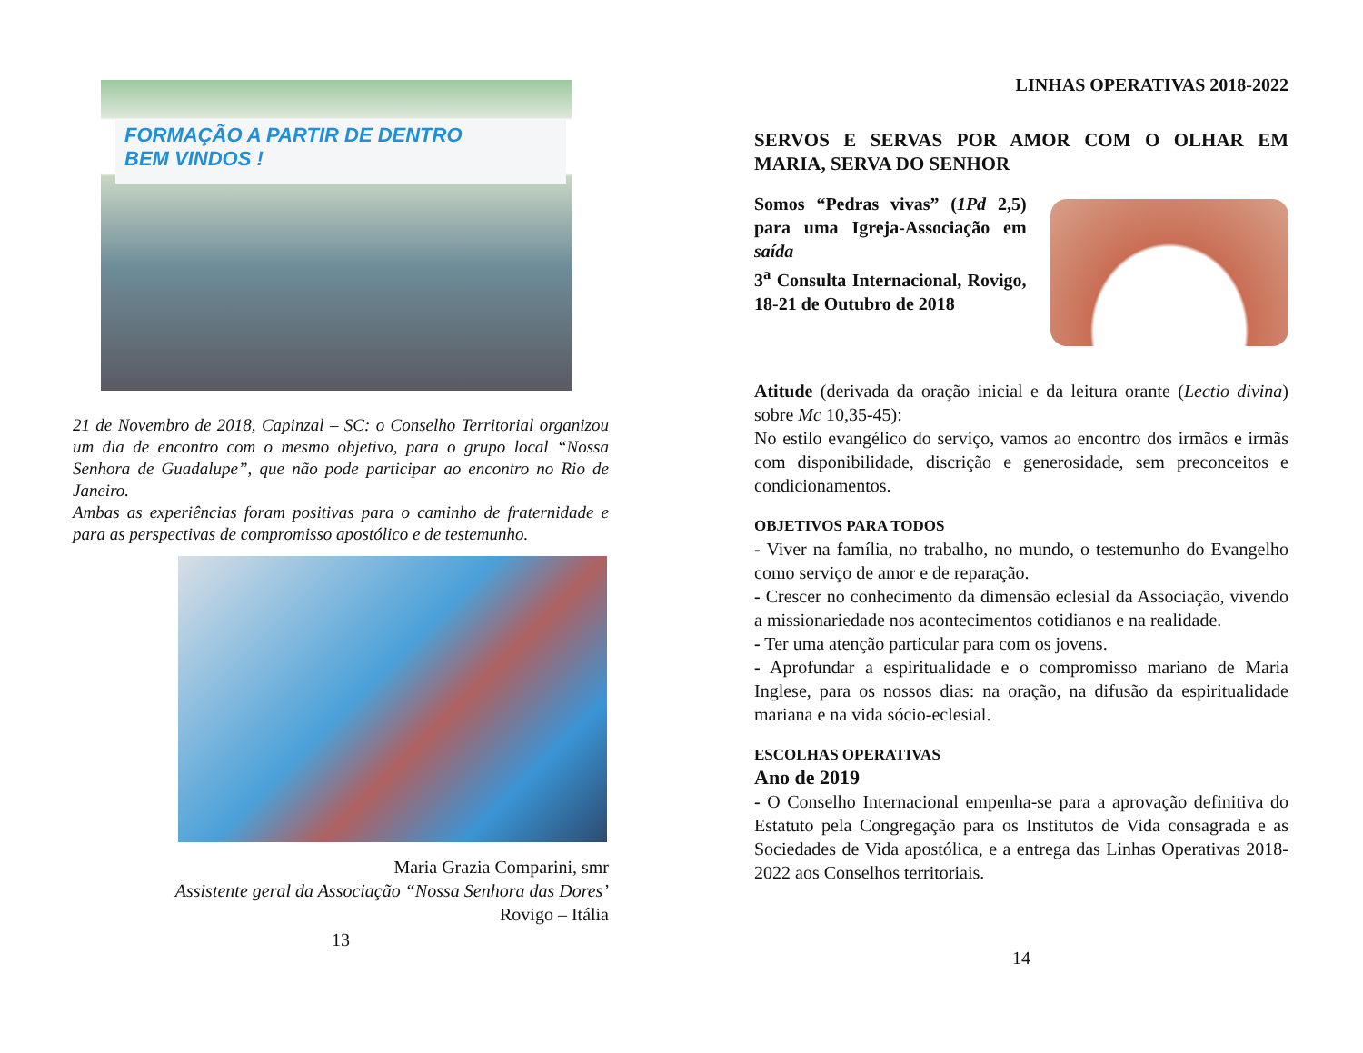FORMAÇÃO A PARTIR DE DENTRO
BEM VINDOS !
21 de Novembro de 2018, Capinzal – SC: o Conselho Territorial organizou um dia de encontro com o mesmo objetivo, para o grupo local “Nossa Senhora de Guadalupe”, que não pode participar ao encontro no Rio de Janeiro.
Ambas as experiências foram positivas para o caminho de fraternidade e para as perspectivas de compromisso apostólico e de testemunho.
Maria Grazia Comparini, smr
Assistente geral da Associação “Nossa Senhora das Dores’
Rovigo – Itália
13
LINHAS OPERATIVAS 2018-2022
SERVOS E SERVAS POR AMOR COM O OLHAR EM MARIA, SERVA DO SENHOR
Somos “Pedras vivas” (1Pd 2,5) para uma Igreja-Associação em saída
3<sup>a</sup> Consulta Internacional, Rovigo, 18-21 de Outubro de 2018
Atitude (derivada da oração inicial e da leitura orante (Lectio divina) sobre Mc 10,35-45):
No estilo evangélico do serviço, vamos ao encontro dos irmãos e irmãs com disponibilidade, discrição e generosidade, sem preconceitos e condicionamentos.
OBJETIVOS PARA TODOS
- Viver na família, no trabalho, no mundo, o testemunho do Evangelho como serviço de amor e de reparação.
- Crescer no conhecimento da dimensão eclesial da Associação, vivendo a missionariedade nos acontecimentos cotidianos e na realidade.
- Ter uma atenção particular para com os jovens.
- Aprofundar a espiritualidade e o compromisso mariano de Maria Inglese, para os nossos dias: na oração, na difusão da espiritualidade mariana e na vida sócio-eclesial.
ESCOLHAS OPERATIVAS
Ano de 2019
- O Conselho Internacional empenha-se para a aprovação definitiva do Estatuto pela Congregação para os Institutos de Vida consagrada e as Sociedades de Vida apostólica, e a entrega das Linhas Operativas 2018-2022 aos Conselhos territoriais.
14